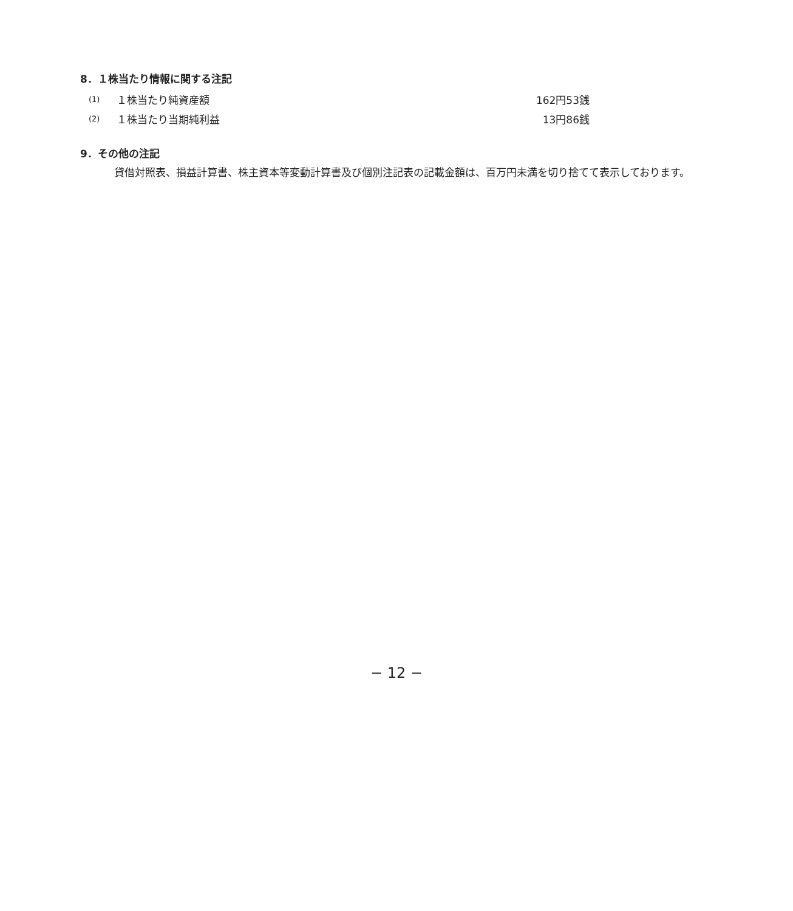8．１株当たり情報に関する注記
| (1) | １株当たり純資産額 | 162円53銭 |
| (2) | １株当たり当期純利益 | 13円86銭 |
9．その他の注記
貸借対照表、損益計算書、株主資本等変動計算書及び個別注記表の記載金額は、百万円未満を切り捨てて表示しております。
− 12 −